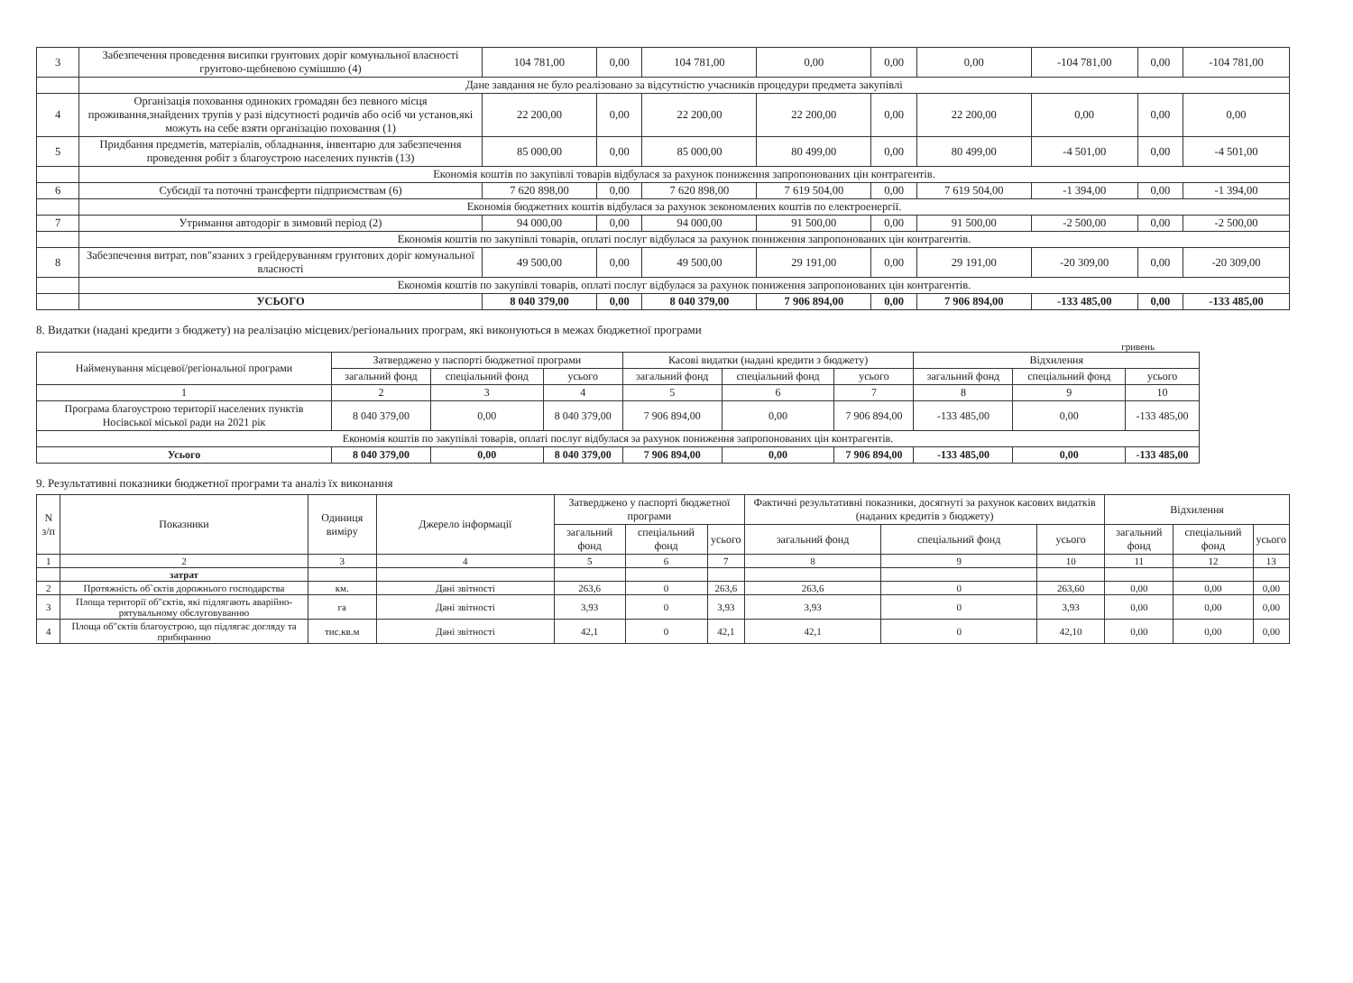| 3 | Забезпечення проведення висипки грунтових доріг комунальної власності грунтово-щебневою сумішшю (4) | 104 781,00 | 0,00 | 104 781,00 | 0,00 | 0,00 | 0,00 | -104 781,00 | 0,00 | -104 781,00 |
| | Дане завдання не було реалізовано за відсутністю учасників процедури предмета закупівлі | | | | | | | | | |
| 4 | Організація поховання одиноких громадян без певного місця проживання,знайдених трупів у разі відсутності родичів або осіб чи установ,які можуть на себе взяти організацію поховання (1) | 22 200,00 | 0,00 | 22 200,00 | 22 200,00 | 0,00 | 22 200,00 | 0,00 | 0,00 | 0,00 |
| 5 | Придбання предметів, матеріалів, обладнання, інвентарю для забезпечення проведення робіт з благоустрою населених пунктів (13) | 85 000,00 | 0,00 | 85 000,00 | 80 499,00 | 0,00 | 80 499,00 | -4 501,00 | 0,00 | -4 501,00 |
| | Економія коштів по закупівлі товарів відбулася за рахунок пониження запропонованих цін контрагентів. | | | | | | | | | |
| 6 | Субсидії та поточні трансферти підприємствам (6) | 7 620 898,00 | 0,00 | 7 620 898,00 | 7 619 504,00 | 0,00 | 7 619 504,00 | -1 394,00 | 0,00 | -1 394,00 |
| | Економія бюджетних коштів відбулася за рахунок зекономлених коштів по електроенергії. | | | | | | | | | |
| 7 | Утримання автодоріг в зимовий період (2) | 94 000,00 | 0,00 | 94 000,00 | 91 500,00 | 0,00 | 91 500,00 | -2 500,00 | 0,00 | -2 500,00 |
| | Економія коштів по закупівлі товарів, оплаті послуг відбулася за рахунок пониження запропонованих цін контрагентів. | | | | | | | | | |
| 8 | Забезпечення витрат, пов"язаних з грейдеруванням грунтових доріг комунальної власності | 49 500,00 | 0,00 | 49 500,00 | 29 191,00 | 0,00 | 29 191,00 | -20 309,00 | 0,00 | -20 309,00 |
| | Економія коштів по закупівлі товарів, оплаті послуг відбулася за рахунок пониження запропонованих цін контрагентів. | | | | | | | | | |
| | УСЬОГО | 8 040 379,00 | 0,00 | 8 040 379,00 | 7 906 894,00 | 0,00 | 7 906 894,00 | -133 485,00 | 0,00 | -133 485,00 |
8. Видатки (надані кредити з бюджету) на реалізацію місцевих/регіональних програм, які виконуються в межах бюджетної програми
гривень
| Найменування місцевої/регіональної програми | Затверджено у паспорті бюджетної програми | | | Касові видатки (надані кредити з бюджету) | | | Відхилення | | |
| --- | --- | --- | --- | --- | --- | --- | --- | --- | --- |
| | загальний фонд | спеціальний фонд | усього | загальний фонд | спеціальний фонд | усього | загальний фонд | спеціальний фонд | усього |
| 1 | 2 | 3 | 4 | 5 | 6 | 7 | 8 | 9 | 10 |
| Програма благоустрою території населених пунктів Носівської міської ради на 2021 рік | 8 040 379,00 | 0,00 | 8 040 379,00 | 7 906 894,00 | 0,00 | 7 906 894,00 | -133 485,00 | 0,00 | -133 485,00 |
| Економія коштів по закупівлі товарів, оплаті послуг відбулася за рахунок пониження запропонованих цін контрагентів. | | | | | | | | | |
| Усього | 8 040 379,00 | 0,00 | 8 040 379,00 | 7 906 894,00 | 0,00 | 7 906 894,00 | -133 485,00 | 0,00 | -133 485,00 |
9. Результативні показники бюджетної програми та аналіз їх виконання
| N з/п | Показники | Одиниця виміру | Джерело інформації | Затверджено у паспорті бюджетної програми | | | Фактичні результативні показники, досягнуті за рахунок касових видатків (наданих кредитів з бюджету) | | | Відхилення | | |
| --- | --- | --- | --- | --- | --- | --- | --- | --- | --- | --- | --- | --- |
| | | | | загальний фонд | спеціальний фонд | усього | загальний фонд | спеціальний фонд | усього | загальний фонд | спеціальний фонд | усього |
| 1 | 2 | 3 | 4 | 5 | 6 | 7 | 8 | 9 | 10 | 11 | 12 | 13 |
| | затрат | | | | | | | | | | | |
| 2 | Протяжність об`єктів дорожнього господарства | км. | Дані звітності | 263,6 | 0 | 263,6 | 263,6 | 0 | 263,60 | 0,00 | 0,00 | 0,00 |
| 3 | Площа території об"єктів, які підлягають аварійно-рятувальному обслуговуванню | га | Дані звітності | 3,93 | 0 | 3,93 | 3,93 | 0 | 3,93 | 0,00 | 0,00 | 0,00 |
| 4 | Площа об"єктів благоустрою, що підлягає догляду та прибиранню | тис.кв.м | Дані звітності | 42,1 | 0 | 42,1 | 42,1 | 0 | 42,10 | 0,00 | 0,00 | 0,00 |